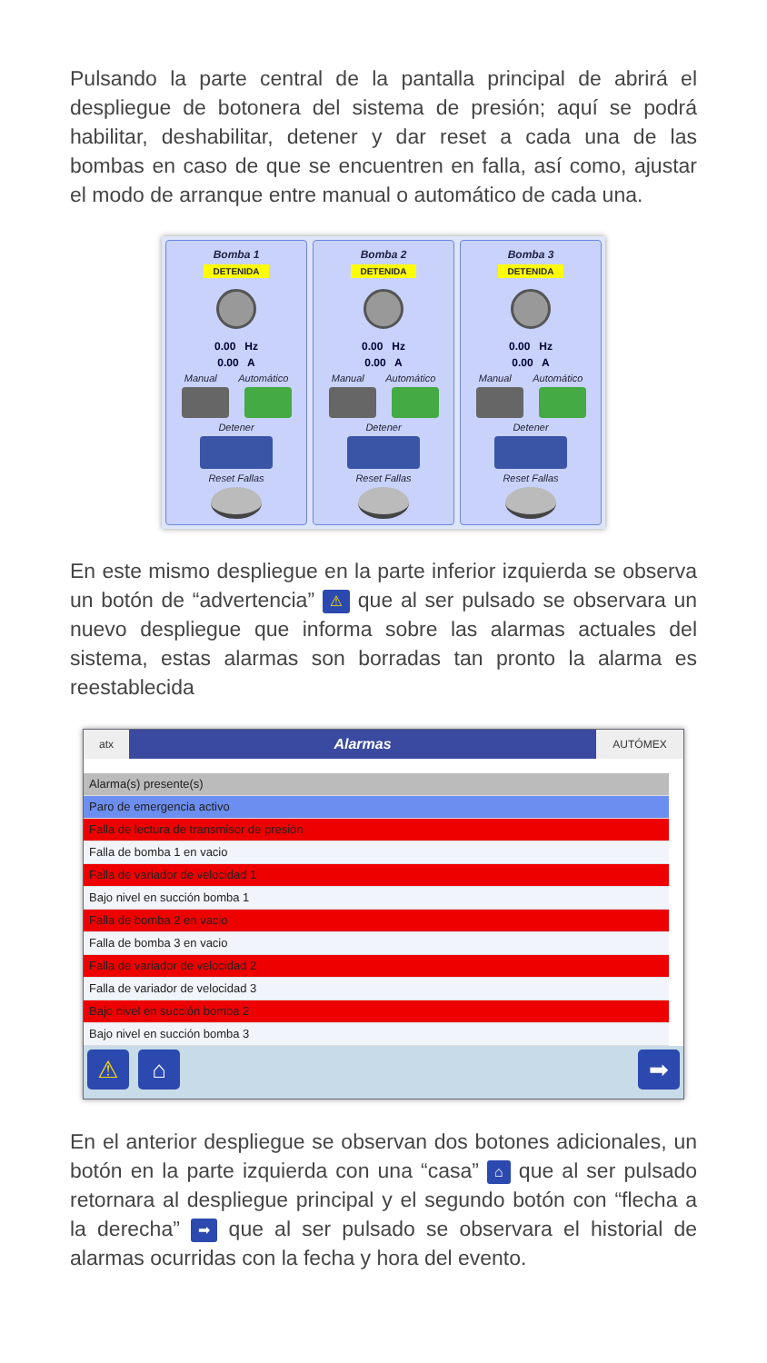Pulsando la parte central de la pantalla principal de abrirá el despliegue de botonera del sistema de presión; aquí se podrá habilitar, deshabilitar, detener y dar reset a cada una de las bombas en caso de que se encuentren en falla, así como, ajustar el modo de arranque entre manual o automático de cada una.
Bomba 1
DETENIDA
0.00 Hz
0.00 A
Manual Automático
Detener
Reset Fallas
Bomba 2
DETENIDA
0.00 Hz
0.00 A
Manual Automático
Detener
Reset Fallas
Bomba 3
DETENIDA
0.00 Hz
0.00 A
Manual Automático
Detener
Reset Fallas
En este mismo despliegue en la parte inferior izquierda se observa un botón de “advertencia” ⚠ que al ser pulsado se observara un nuevo despliegue que informa sobre las alarmas actuales del sistema, estas alarmas son borradas tan pronto la alarma es reestablecida
atx
Alarmas
AUTÓMEX
Alarma(s) presente(s)
Paro de emergencia activo
Falla de lectura de transmisor de presión
Falla de bomba 1 en vacio
Falla de variador de velocidad 1
Bajo nivel en succión bomba 1
Falla de bomba 2 en vacio
Falla de bomba 3 en vacio
Falla de variador de velocidad 2
Falla de variador de velocidad 3
Bajo nivel en succión bomba 2
Bajo nivel en succión bomba 3
⚠ ⌂ ➡
En el anterior despliegue se observan dos botones adicionales, un botón en la parte izquierda con una “casa” ⌂ que al ser pulsado retornara al despliegue principal y el segundo botón con “flecha a la derecha” ➡ que al ser pulsado se observara el historial de alarmas ocurridas con la fecha y hora del evento.